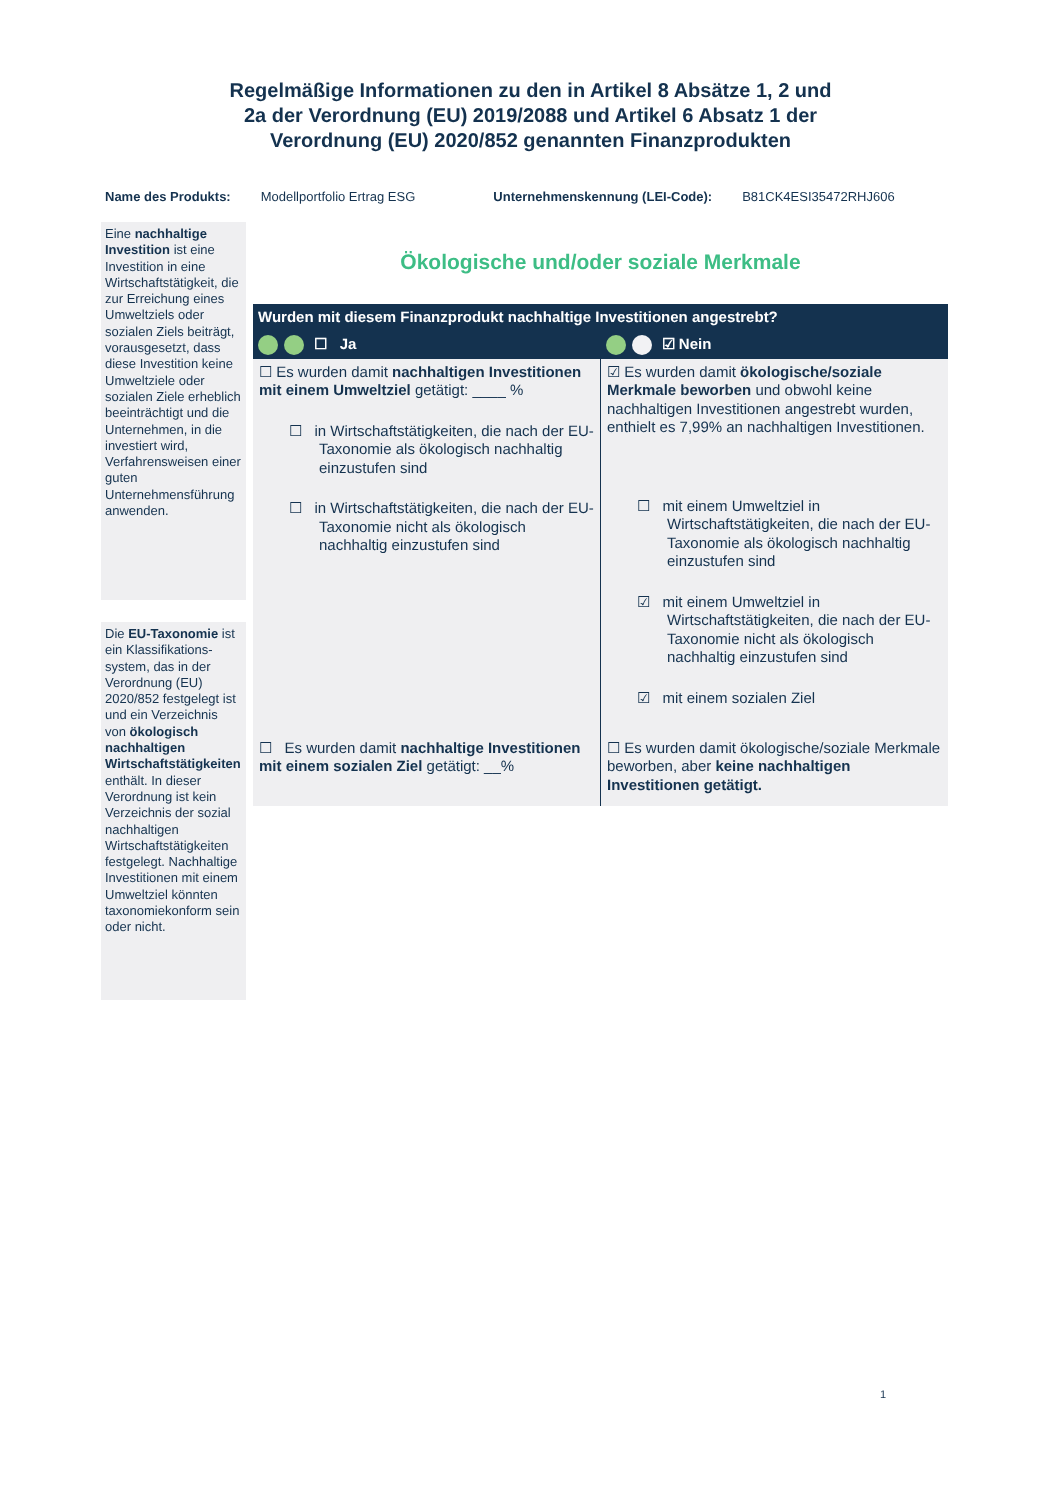Regelmäßige Informationen zu den in Artikel 8 Absätze 1, 2 und 2a der Verordnung (EU) 2019/2088 und Artikel 6 Absatz 1 der Verordnung (EU) 2020/852 genannten Finanzprodukten
Name des Produkts: Modellportfolio Ertrag ESG Unternehmenskennung (LEI-Code):
B81CK4ESI35472RHJ606
Eine nachhaltige Investition ist eine Investition in eine Wirtschaftstätigkeit, die zur Erreichung eines Umweltziels oder sozialen Ziels beiträgt, vorausgesetzt, dass diese Investition keine Umweltziele oder sozialen Ziele erheblich beeinträchtigt und die Unternehmen, in die investiert wird, Verfahrensweisen einer guten Unternehmensführung anwenden.
Die EU-Taxonomie ist ein Klassifikations­system, das in der Verordnung (EU) 2020/852 festgelegt ist und ein Verzeichnis von ökologisch nachhaltigen Wirtschafts­tätigkeiten enthält. In dieser Verordnung ist kein Verzeichnis der sozial nachhaltigen Wirtschaftstätigkeiten festgelegt. Nachhaltige Investitionen mit einem Umweltziel könnten taxonomiekonform sein oder nicht.
Ökologische und/oder soziale Merkmale
| Wurden mit diesem Finanzprodukt nachhaltige Investitionen angestrebt? | |
| --- | --- |
| ☐ Ja | ☑ Nein |
| ☐ Es wurden damit nachhaltigen Investitionen mit einem Umweltziel getätigt: ____ % ☐ in Wirtschaftstätigkeiten, die nach der EU-Taxonomie als ökologisch nachhaltig einzustufen sind ☐ in Wirtschaftstätigkeiten, die nach der EU-Taxonomie nicht als ökologisch nachhaltig einzustufen sind | ☑ Es wurden damit ökologische/soziale Merkmale beworben und obwohl keine nachhaltigen Investitionen angestrebt wurden, enthielt es 7,99% an nachhaltigen Investitionen. ☐ mit einem Umweltziel in Wirtschaftstätigkeiten, die nach der EU- Taxonomie als ökologisch nachhaltig einzustufen sind ☑ mit einem Umweltziel in Wirtschaftstätigkeiten, die nach der EU-Taxonomie nicht als ökologisch nachhaltig einzustufen sind ☑ mit einem sozialen Ziel |
| ☐ Es wurden damit nachhaltige Investitionen mit einem sozialen Ziel getätigt: __% | ☐ Es wurden damit ökologische/soziale Merkmale beworben, aber keine nachhaltigen Investitionen getätigt. |
1